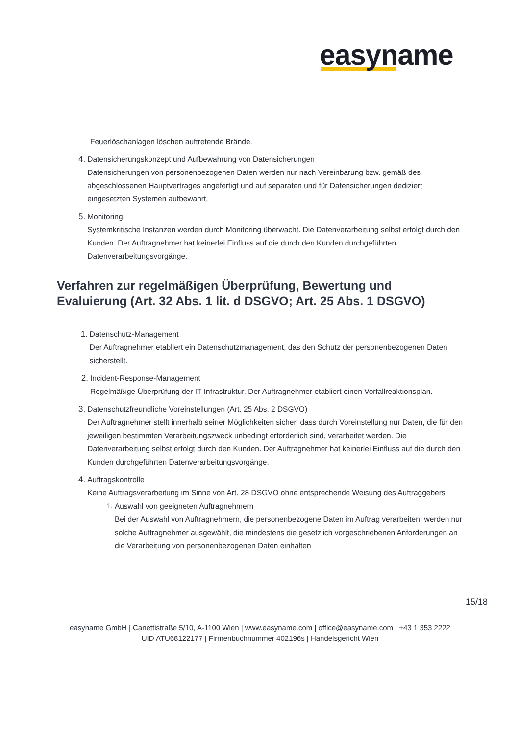easyname
Feuerlöschanlagen löschen auftretende Brände.
4.
Datensicherungskonzept und Aufbewahrung von Datensicherungen
Datensicherungen von personenbezogenen Daten werden nur nach Vereinbarung bzw. gemäß des abgeschlossenen Hauptvertrages angefertigt und auf separaten und für Datensicherungen dediziert eingesetzten Systemen aufbewahrt.
5.
Monitoring
Systemkritische Instanzen werden durch Monitoring überwacht. Die Datenverarbeitung selbst erfolgt durch den Kunden. Der Auftragnehmer hat keinerlei Einfluss auf die durch den Kunden durchgeführten Datenverarbeitungsvorgänge.
Verfahren zur regelmäßigen Überprüfung, Bewertung und Evaluierung (Art. 32 Abs. 1 lit. d DSGVO; Art. 25 Abs. 1 DSGVO)
1.
Datenschutz-Management
Der Auftragnehmer etabliert ein Datenschutzmanagement, das den Schutz der personenbezogenen Daten sicherstellt.
2.
Incident-Response-Management
Regelmäßige Überprüfung der IT-Infrastruktur. Der Auftragnehmer etabliert einen Vorfallreaktionsplan.
3.
Datenschutzfreundliche Voreinstellungen (Art. 25 Abs. 2 DSGVO)
Der Auftragnehmer stellt innerhalb seiner Möglichkeiten sicher, dass durch Voreinstellung nur Daten, die für den jeweiligen bestimmten Verarbeitungszweck unbedingt erforderlich sind, verarbeitet werden. Die Datenverarbeitung selbst erfolgt durch den Kunden. Der Auftragnehmer hat keinerlei Einfluss auf die durch den Kunden durchgeführten Datenverarbeitungsvorgänge.
4.
Auftragskontrolle
Keine Auftragsverarbeitung im Sinne von Art. 28 DSGVO ohne entsprechende Weisung des Auftraggebers
1. Auswahl von geeigneten Auftragnehmern
Bei der Auswahl von Auftragnehmern, die personenbezogene Daten im Auftrag verarbeiten, werden nur solche Auftragnehmer ausgewählt, die mindestens die gesetzlich vorgeschriebenen Anforderungen an die Verarbeitung von personenbezogenen Daten einhalten
15/18
easyname GmbH | Canettistraße 5/10, A-1100 Wien | www.easyname.com | office@easyname.com | +43 1 353 2222
UID ATU68122177 | Firmenbuchnummer 402196s | Handelsgericht Wien